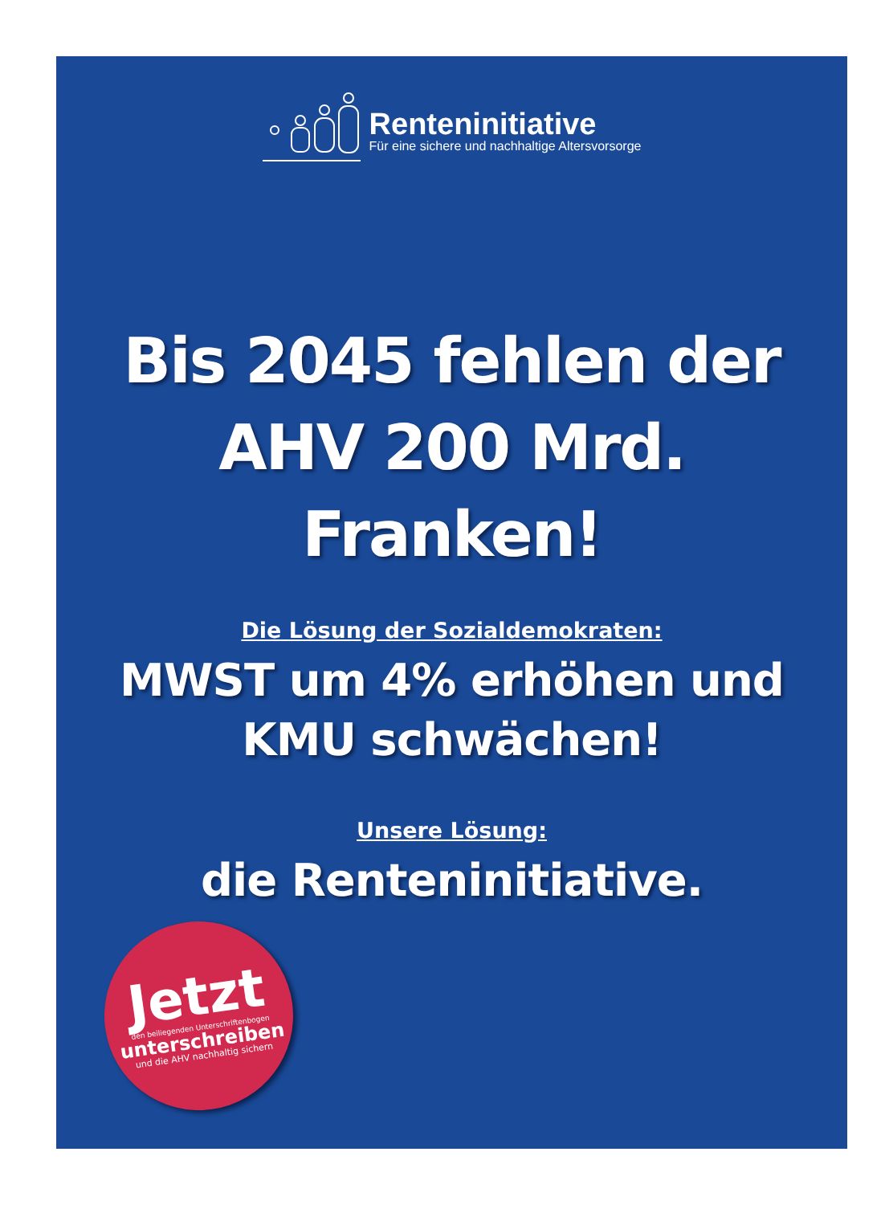Renteninitiative
Für eine sichere und nachhaltige Altersvorsorge
Bis 2045 fehlen der
AHV 200 Mrd.
Franken!
Die Lösung der Sozialdemokraten:
MWST um 4% erhöhen und
KMU schwächen!
Unsere Lösung:
die Renteninitiative.
Jetzt
den beiliegenden Unterschriftenbogen
unterschreiben
und die AHV nachhaltig sichern